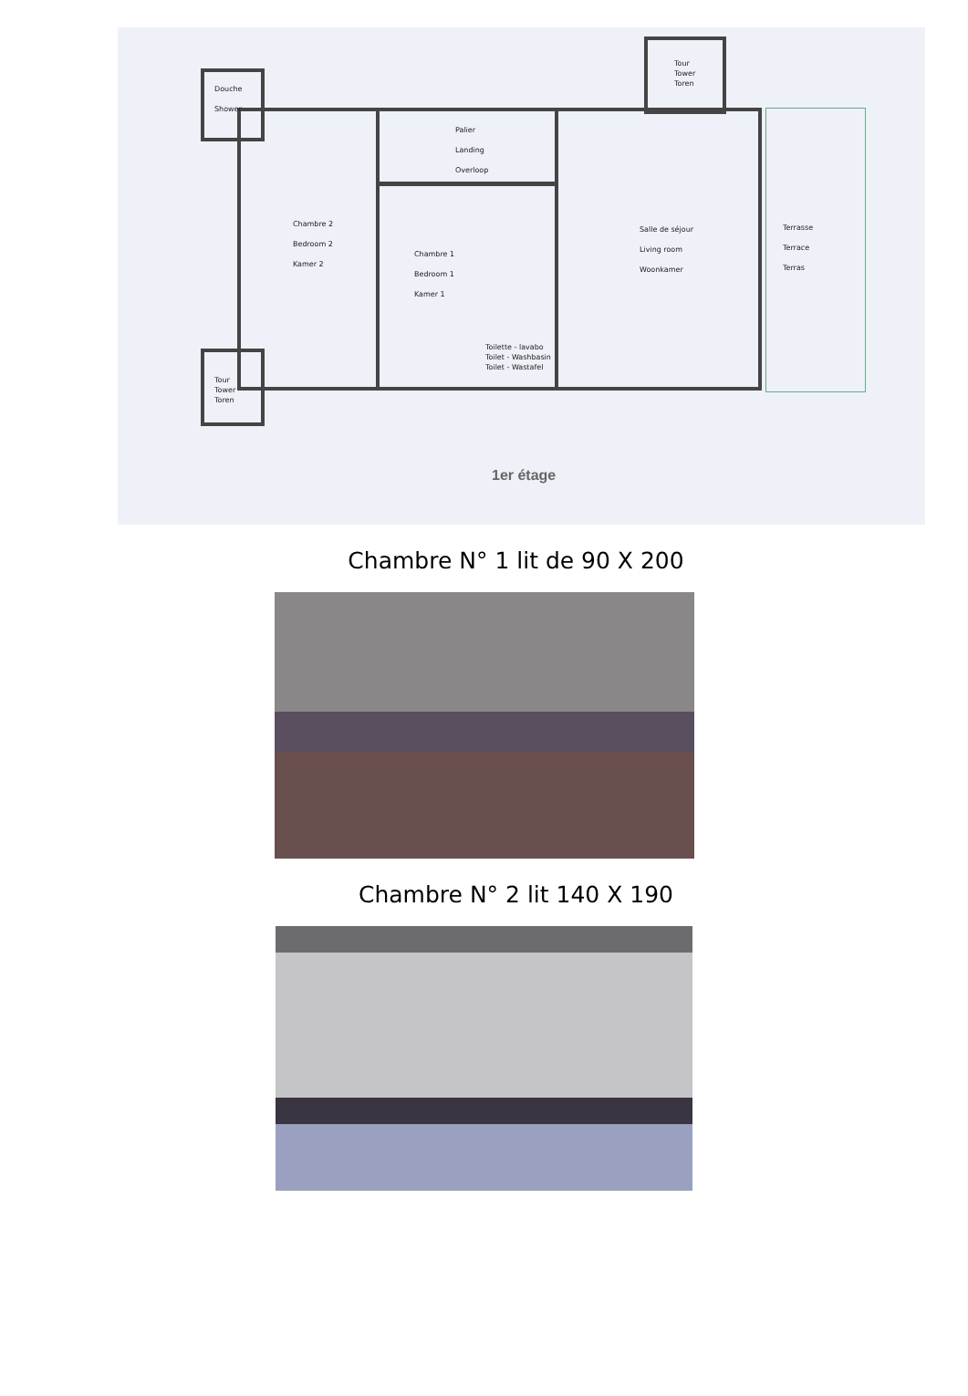Douche
Shower
Tour
Tower
Toren
Palier
Landing
Overloop
Chambre 2
Bedroom 2
Kamer 2
Chambre 1
Bedroom 1
Kamer 1
Salle de séjour
Living room
Woonkamer
Terrasse
Terrace
Terras
Toilette - lavabo
Toilet - Washbasin
Toilet - Wastafel
Tour
Tower
Toren
1er étage
Chambre N° 1 lit de 90 X 200
Chambre N° 2 lit 140 X 190